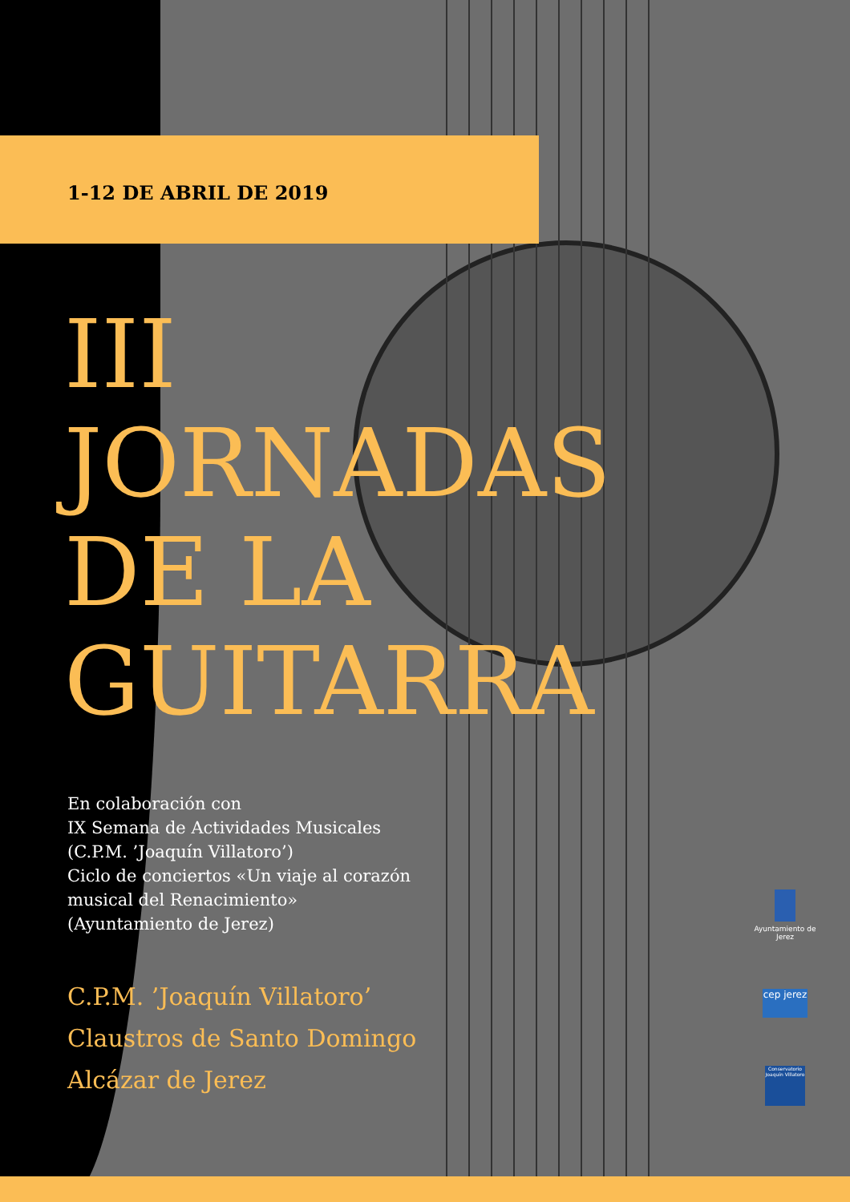1-12 DE ABRIL DE 2019
III
JORNADAS
DE LA
GUITARRA
En colaboración con
IX Semana de Actividades Musicales
(C.P.M. ’Joaquín Villatoro’)
Ciclo de conciertos «Un viaje al corazón
musical del Renacimiento»
(Ayuntamiento de Jerez)
C.P.M. ’Joaquín Villatoro’
Claustros de Santo Domingo
Alcázar de Jerez
Ayuntamiento de Jerez
cep jerez
Conservatorio Joaquín Villatoro